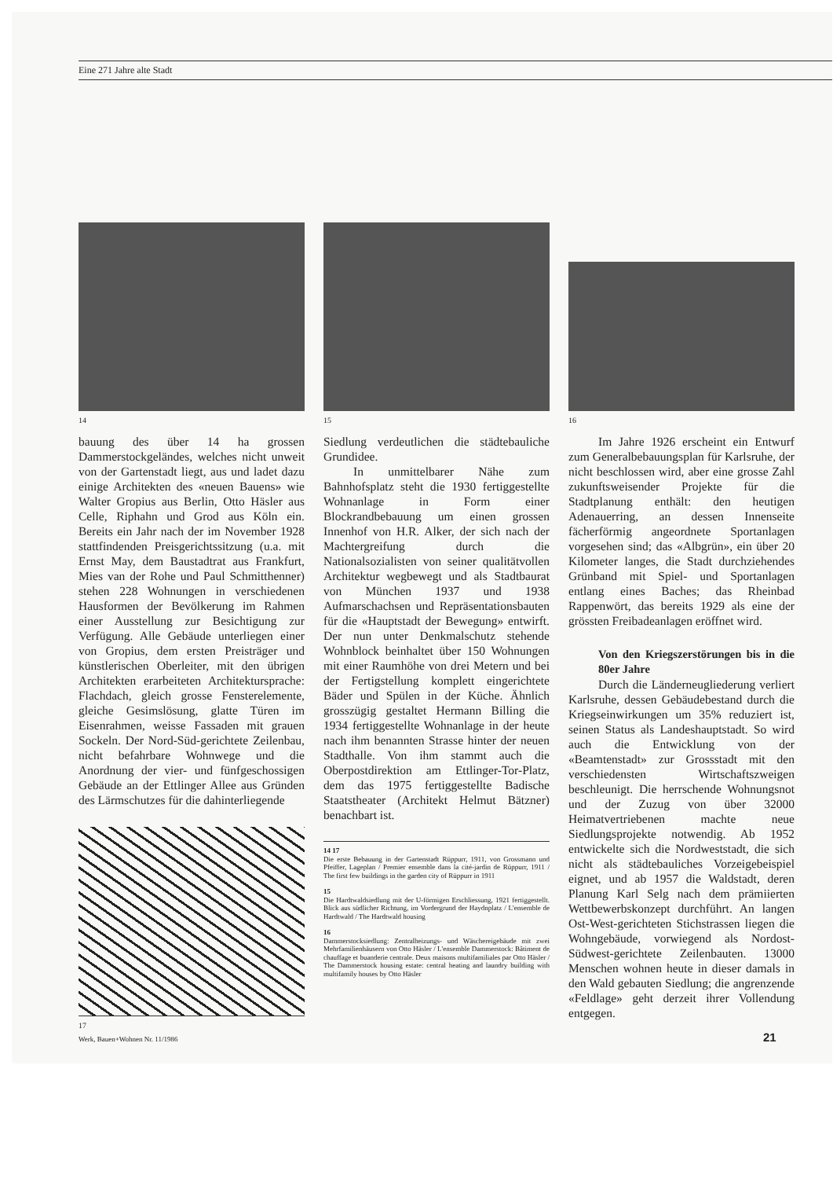Eine 271 Jahre alte Stadt
14
bauung des über 14 ha grossen Dammerstockgeländes, welches nicht unweit von der Gartenstadt liegt, aus und ladet dazu einige Architekten des «neuen Bauens» wie Walter Gropius aus Berlin, Otto Häsler aus Celle, Riphahn und Grod aus Köln ein. Bereits ein Jahr nach der im November 1928 stattfindenden Preisgerichtssitzung (u.a. mit Ernst May, dem Baustadtrat aus Frankfurt, Mies van der Rohe und Paul Schmitthenner) stehen 228 Wohnungen in verschiedenen Hausformen der Bevölkerung im Rahmen einer Ausstellung zur Besichtigung zur Verfügung. Alle Gebäude unterliegen einer von Gropius, dem ersten Preisträger und künstlerischen Oberleiter, mit den übrigen Architekten erarbeiteten Architektursprache: Flachdach, gleich grosse Fensterelemente, gleiche Gesimslösung, glatte Türen im Eisenrahmen, weisse Fassaden mit grauen Sockeln. Der Nord-Süd-gerichtete Zeilenbau, nicht befahrbare Wohnwege und die Anordnung der vier- und fünfgeschossigen Gebäude an der Ettlinger Allee aus Gründen des Lärmschutzes für die dahinterliegende
17
15
Siedlung verdeutlichen die städtebauliche Grundidee.
In unmittelbarer Nähe zum Bahnhofsplatz steht die 1930 fertiggestellte Wohnanlage in Form einer Blockrandbebauung um einen grossen Innenhof von H.R. Alker, der sich nach der Machtergreifung durch die Nationalsozialisten von seiner qualitätvollen Architektur wegbewegt und als Stadtbaurat von München 1937 und 1938 Aufmarschachsen und Repräsentationsbauten für die «Hauptstadt der Bewegung» entwirft. Der nun unter Denkmalschutz stehende Wohnblock beinhaltet über 150 Wohnungen mit einer Raumhöhe von drei Metern und bei der Fertigstellung komplett eingerichtete Bäder und Spülen in der Küche. Ähnlich grosszügig gestaltet Hermann Billing die 1934 fertiggestellte Wohnanlage in der heute nach ihm benannten Strasse hinter der neuen Stadthalle. Von ihm stammt auch die Oberpostdirektion am Ettlinger-Tor-Platz, dem das 1975 fertiggestellte Badische Staatstheater (Architekt Helmut Bätzner) benachbart ist.
14 17
Die erste Bebauung in der Gartenstadt Rüppurr, 1911, von Grossmann und Pfeiffer, Lageplan / Premier ensemble dans la cité-jardin de Rüppurr, 1911 / The first few buildings in the garden city of Rüppurr in 1911
15
Die Hardtwaldsiedlung mit der U-förmigen Erschliessung, 1921 fertiggestellt. Blick aus südlicher Richtung, im Vordergrund der Haydnplatz / L'ensemble de Hardtwald / The Hardtwald housing
16
Dammerstocksiedlung: Zentralheizungs- und Wäschereigebäude mit zwei Mehrfamilienhäusern von Otto Häsler / L'ensemble Dammerstock: Bâtiment de chauffage et buanderie centrale. Deux maisons multifamiliales par Otto Häsler / The Dammerstock housing estate: central heating and laundry building with multifamily houses by Otto Häsler
16
Im Jahre 1926 erscheint ein Entwurf zum Generalbebauungsplan für Karlsruhe, der nicht beschlossen wird, aber eine grosse Zahl zukunftsweisender Projekte für die Stadtplanung enthält: den heutigen Adenauerring, an dessen Innenseite fächerförmig angeordnete Sportanlagen vorgesehen sind; das «Albgrün», ein über 20 Kilometer langes, die Stadt durchziehendes Grünband mit Spiel- und Sportanlagen entlang eines Baches; das Rheinbad Rappenwört, das bereits 1929 als eine der grössten Freibadeanlagen eröffnet wird.
Von den Kriegszerstörungen bis in die 80er Jahre
Durch die Länderneugliederung verliert Karlsruhe, dessen Gebäudebestand durch die Kriegseinwirkungen um 35% reduziert ist, seinen Status als Landeshauptstadt. So wird auch die Entwicklung von der «Beamtenstadt» zur Grossstadt mit den verschiedensten Wirtschaftszweigen beschleunigt. Die herrschende Wohnungsnot und der Zuzug von über 32000 Heimatvertriebenen machte neue Siedlungsprojekte notwendig. Ab 1952 entwickelte sich die Nordweststadt, die sich nicht als städtebauliches Vorzeigebeispiel eignet, und ab 1957 die Waldstadt, deren Planung Karl Selg nach dem prämiierten Wettbewerbskonzept durchführt. An langen Ost-West-gerichteten Stichstrassen liegen die Wohngebäude, vorwiegend als Nordost-Südwest-gerichtete Zeilenbauten. 13000 Menschen wohnen heute in dieser damals in den Wald gebauten Siedlung; die angrenzende «Feldlage» geht derzeit ihrer Vollendung entgegen.
Werk, Bauen+Wohnen Nr. 11/1986 21